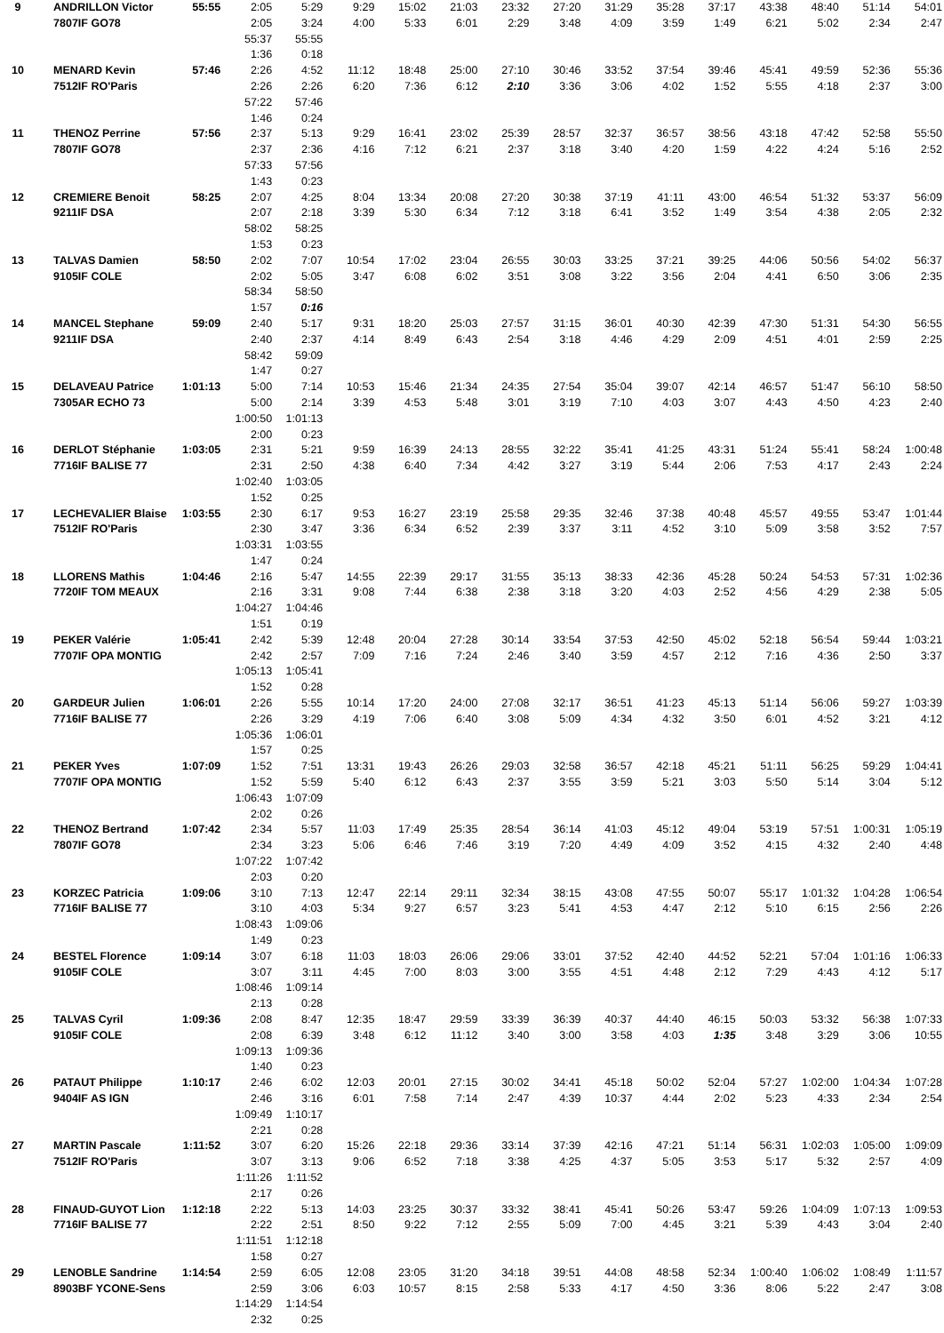| 9 | ANDRILLON Victor | 55:55 | 2:05 | 5:29 | 9:29 | 15:02 | 21:03 | 23:32 | 27:20 | 31:29 | 35:28 | 37:17 | 43:38 | 48:40 | 51:14 | 54:01 |
| | 7807IF GO78 | | 2:05 | 3:24 | 4:00 | 5:33 | 6:01 | 2:29 | 3:48 | 4:09 | 3:59 | 1:49 | 6:21 | 5:02 | 2:34 | 2:47 |
| | | | 55:37 | 55:55 | | | | | | | | | | | | |
| | | | 1:36 | 0:18 | | | | | | | | | | | | |
| 10 | MENARD Kevin | 57:46 | 2:26 | 4:52 | 11:12 | 18:48 | 25:00 | 27:10 | 30:46 | 33:52 | 37:54 | 39:46 | 45:41 | 49:59 | 52:36 | 55:36 |
| | 7512IF RO'Paris | | 2:26 | 2:26 | 6:20 | 7:36 | 6:12 | 2:10 | 3:36 | 3:06 | 4:02 | 1:52 | 5:55 | 4:18 | 2:37 | 3:00 |
| | | | 57:22 | 57:46 | | | | | | | | | | | | |
| | | | 1:46 | 0:24 | | | | | | | | | | | | |
| 11 | THENOZ Perrine | 57:56 | 2:37 | 5:13 | 9:29 | 16:41 | 23:02 | 25:39 | 28:57 | 32:37 | 36:57 | 38:56 | 43:18 | 47:42 | 52:58 | 55:50 |
| | 7807IF GO78 | | 2:37 | 2:36 | 4:16 | 7:12 | 6:21 | 2:37 | 3:18 | 3:40 | 4:20 | 1:59 | 4:22 | 4:24 | 5:16 | 2:52 |
| | | | 57:33 | 57:56 | | | | | | | | | | | | |
| | | | 1:43 | 0:23 | | | | | | | | | | | | |
| 12 | CREMIERE Benoit | 58:25 | 2:07 | 4:25 | 8:04 | 13:34 | 20:08 | 27:20 | 30:38 | 37:19 | 41:11 | 43:00 | 46:54 | 51:32 | 53:37 | 56:09 |
| | 9211IF DSA | | 2:07 | 2:18 | 3:39 | 5:30 | 6:34 | 7:12 | 3:18 | 6:41 | 3:52 | 1:49 | 3:54 | 4:38 | 2:05 | 2:32 |
| | | | 58:02 | 58:25 | | | | | | | | | | | | |
| | | | 1:53 | 0:23 | | | | | | | | | | | | |
| 13 | TALVAS Damien | 58:50 | 2:02 | 7:07 | 10:54 | 17:02 | 23:04 | 26:55 | 30:03 | 33:25 | 37:21 | 39:25 | 44:06 | 50:56 | 54:02 | 56:37 |
| | 9105IF COLE | | 2:02 | 5:05 | 3:47 | 6:08 | 6:02 | 3:51 | 3:08 | 3:22 | 3:56 | 2:04 | 4:41 | 6:50 | 3:06 | 2:35 |
| | | | 58:34 | 58:50 | | | | | | | | | | | | |
| | | | 1:57 | 0:16 | | | | | | | | | | | | |
| 14 | MANCEL Stephane | 59:09 | 2:40 | 5:17 | 9:31 | 18:20 | 25:03 | 27:57 | 31:15 | 36:01 | 40:30 | 42:39 | 47:30 | 51:31 | 54:30 | 56:55 |
| | 9211IF DSA | | 2:40 | 2:37 | 4:14 | 8:49 | 6:43 | 2:54 | 3:18 | 4:46 | 4:29 | 2:09 | 4:51 | 4:01 | 2:59 | 2:25 |
| | | | 58:42 | 59:09 | | | | | | | | | | | | |
| | | | 1:47 | 0:27 | | | | | | | | | | | | |
| 15 | DELAVEAU Patrice | 1:01:13 | 5:00 | 7:14 | 10:53 | 15:46 | 21:34 | 24:35 | 27:54 | 35:04 | 39:07 | 42:14 | 46:57 | 51:47 | 56:10 | 58:50 |
| | 7305AR ECHO 73 | | 5:00 | 2:14 | 3:39 | 4:53 | 5:48 | 3:01 | 3:19 | 7:10 | 4:03 | 3:07 | 4:43 | 4:50 | 4:23 | 2:40 |
| | | | 1:00:50 | 1:01:13 | | | | | | | | | | | | |
| | | | 2:00 | 0:23 | | | | | | | | | | | | |
| 16 | DERLOT Stéphanie | 1:03:05 | 2:31 | 5:21 | 9:59 | 16:39 | 24:13 | 28:55 | 32:22 | 35:41 | 41:25 | 43:31 | 51:24 | 55:41 | 58:24 | 1:00:48 |
| | 7716IF BALISE 77 | | 2:31 | 2:50 | 4:38 | 6:40 | 7:34 | 4:42 | 3:27 | 3:19 | 5:44 | 2:06 | 7:53 | 4:17 | 2:43 | 2:24 |
| | | | 1:02:40 | 1:03:05 | | | | | | | | | | | | |
| | | | 1:52 | 0:25 | | | | | | | | | | | | |
| 17 | LECHEVALIER Blaise | 1:03:55 | 2:30 | 6:17 | 9:53 | 16:27 | 23:19 | 25:58 | 29:35 | 32:46 | 37:38 | 40:48 | 45:57 | 49:55 | 53:47 | 1:01:44 |
| | 7512IF RO'Paris | | 2:30 | 3:47 | 3:36 | 6:34 | 6:52 | 2:39 | 3:37 | 3:11 | 4:52 | 3:10 | 5:09 | 3:58 | 3:52 | 7:57 |
| | | | 1:03:31 | 1:03:55 | | | | | | | | | | | | |
| | | | 1:47 | 0:24 | | | | | | | | | | | | |
| 18 | LLORENS Mathis | 1:04:46 | 2:16 | 5:47 | 14:55 | 22:39 | 29:17 | 31:55 | 35:13 | 38:33 | 42:36 | 45:28 | 50:24 | 54:53 | 57:31 | 1:02:36 |
| | 7720IF TOM MEAUX | | 2:16 | 3:31 | 9:08 | 7:44 | 6:38 | 2:38 | 3:18 | 3:20 | 4:03 | 2:52 | 4:56 | 4:29 | 2:38 | 5:05 |
| | | | 1:04:27 | 1:04:46 | | | | | | | | | | | | |
| | | | 1:51 | 0:19 | | | | | | | | | | | | |
| 19 | PEKER Valérie | 1:05:41 | 2:42 | 5:39 | 12:48 | 20:04 | 27:28 | 30:14 | 33:54 | 37:53 | 42:50 | 45:02 | 52:18 | 56:54 | 59:44 | 1:03:21 |
| | 7707IF OPA MONTIG | | 2:42 | 2:57 | 7:09 | 7:16 | 7:24 | 2:46 | 3:40 | 3:59 | 4:57 | 2:12 | 7:16 | 4:36 | 2:50 | 3:37 |
| | | | 1:05:13 | 1:05:41 | | | | | | | | | | | | |
| | | | 1:52 | 0:28 | | | | | | | | | | | | |
| 20 | GARDEUR Julien | 1:06:01 | 2:26 | 5:55 | 10:14 | 17:20 | 24:00 | 27:08 | 32:17 | 36:51 | 41:23 | 45:13 | 51:14 | 56:06 | 59:27 | 1:03:39 |
| | 7716IF BALISE 77 | | 2:26 | 3:29 | 4:19 | 7:06 | 6:40 | 3:08 | 5:09 | 4:34 | 4:32 | 3:50 | 6:01 | 4:52 | 3:21 | 4:12 |
| | | | 1:05:36 | 1:06:01 | | | | | | | | | | | | |
| | | | 1:57 | 0:25 | | | | | | | | | | | | |
| 21 | PEKER Yves | 1:07:09 | 1:52 | 7:51 | 13:31 | 19:43 | 26:26 | 29:03 | 32:58 | 36:57 | 42:18 | 45:21 | 51:11 | 56:25 | 59:29 | 1:04:41 |
| | 7707IF OPA MONTIG | | 1:52 | 5:59 | 5:40 | 6:12 | 6:43 | 2:37 | 3:55 | 3:59 | 5:21 | 3:03 | 5:50 | 5:14 | 3:04 | 5:12 |
| | | | 1:06:43 | 1:07:09 | | | | | | | | | | | | |
| | | | 2:02 | 0:26 | | | | | | | | | | | | |
| 22 | THENOZ Bertrand | 1:07:42 | 2:34 | 5:57 | 11:03 | 17:49 | 25:35 | 28:54 | 36:14 | 41:03 | 45:12 | 49:04 | 53:19 | 57:51 | 1:00:31 | 1:05:19 |
| | 7807IF GO78 | | 2:34 | 3:23 | 5:06 | 6:46 | 7:46 | 3:19 | 7:20 | 4:49 | 4:09 | 3:52 | 4:15 | 4:32 | 2:40 | 4:48 |
| | | | 1:07:22 | 1:07:42 | | | | | | | | | | | | |
| | | | 2:03 | 0:20 | | | | | | | | | | | | |
| 23 | KORZEC Patricia | 1:09:06 | 3:10 | 7:13 | 12:47 | 22:14 | 29:11 | 32:34 | 38:15 | 43:08 | 47:55 | 50:07 | 55:17 | 1:01:32 | 1:04:28 | 1:06:54 |
| | 7716IF BALISE 77 | | 3:10 | 4:03 | 5:34 | 9:27 | 6:57 | 3:23 | 5:41 | 4:53 | 4:47 | 2:12 | 5:10 | 6:15 | 2:56 | 2:26 |
| | | | 1:08:43 | 1:09:06 | | | | | | | | | | | | |
| | | | 1:49 | 0:23 | | | | | | | | | | | | |
| 24 | BESTEL Florence | 1:09:14 | 3:07 | 6:18 | 11:03 | 18:03 | 26:06 | 29:06 | 33:01 | 37:52 | 42:40 | 44:52 | 52:21 | 57:04 | 1:01:16 | 1:06:33 |
| | 9105IF COLE | | 3:07 | 3:11 | 4:45 | 7:00 | 8:03 | 3:00 | 3:55 | 4:51 | 4:48 | 2:12 | 7:29 | 4:43 | 4:12 | 5:17 |
| | | | 1:08:46 | 1:09:14 | | | | | | | | | | | | |
| | | | 2:13 | 0:28 | | | | | | | | | | | | |
| 25 | TALVAS Cyril | 1:09:36 | 2:08 | 8:47 | 12:35 | 18:47 | 29:59 | 33:39 | 36:39 | 40:37 | 44:40 | 46:15 | 50:03 | 53:32 | 56:38 | 1:07:33 |
| | 9105IF COLE | | 2:08 | 6:39 | 3:48 | 6:12 | 11:12 | 3:40 | 3:00 | 3:58 | 4:03 | 1:35 | 3:48 | 3:29 | 3:06 | 10:55 |
| | | | 1:09:13 | 1:09:36 | | | | | | | | | | | | |
| | | | 1:40 | 0:23 | | | | | | | | | | | | |
| 26 | PATAUT Philippe | 1:10:17 | 2:46 | 6:02 | 12:03 | 20:01 | 27:15 | 30:02 | 34:41 | 45:18 | 50:02 | 52:04 | 57:27 | 1:02:00 | 1:04:34 | 1:07:28 |
| | 9404IF AS IGN | | 2:46 | 3:16 | 6:01 | 7:58 | 7:14 | 2:47 | 4:39 | 10:37 | 4:44 | 2:02 | 5:23 | 4:33 | 2:34 | 2:54 |
| | | | 1:09:49 | 1:10:17 | | | | | | | | | | | | |
| | | | 2:21 | 0:28 | | | | | | | | | | | | |
| 27 | MARTIN Pascale | 1:11:52 | 3:07 | 6:20 | 15:26 | 22:18 | 29:36 | 33:14 | 37:39 | 42:16 | 47:21 | 51:14 | 56:31 | 1:02:03 | 1:05:00 | 1:09:09 |
| | 7512IF RO'Paris | | 3:07 | 3:13 | 9:06 | 6:52 | 7:18 | 3:38 | 4:25 | 4:37 | 5:05 | 3:53 | 5:17 | 5:32 | 2:57 | 4:09 |
| | | | 1:11:26 | 1:11:52 | | | | | | | | | | | | |
| | | | 2:17 | 0:26 | | | | | | | | | | | | |
| 28 | FINAUD-GUYOT Lion | 1:12:18 | 2:22 | 5:13 | 14:03 | 23:25 | 30:37 | 33:32 | 38:41 | 45:41 | 50:26 | 53:47 | 59:26 | 1:04:09 | 1:07:13 | 1:09:53 |
| | 7716IF BALISE 77 | | 2:22 | 2:51 | 8:50 | 9:22 | 7:12 | 2:55 | 5:09 | 7:00 | 4:45 | 3:21 | 5:39 | 4:43 | 3:04 | 2:40 |
| | | | 1:11:51 | 1:12:18 | | | | | | | | | | | | |
| | | | 1:58 | 0:27 | | | | | | | | | | | | |
| 29 | LENOBLE Sandrine | 1:14:54 | 2:59 | 6:05 | 12:08 | 23:05 | 31:20 | 34:18 | 39:51 | 44:08 | 48:58 | 52:34 | 1:00:40 | 1:06:02 | 1:08:49 | 1:11:57 |
| | 8903BF YCONE-Sens | | 2:59 | 3:06 | 6:03 | 10:57 | 8:15 | 2:58 | 5:33 | 4:17 | 4:50 | 3:36 | 8:06 | 5:22 | 2:47 | 3:08 |
| | | | 1:14:29 | 1:14:54 | | | | | | | | | | | | |
| | | | 2:32 | 0:25 | | | | | | | | | | | | |